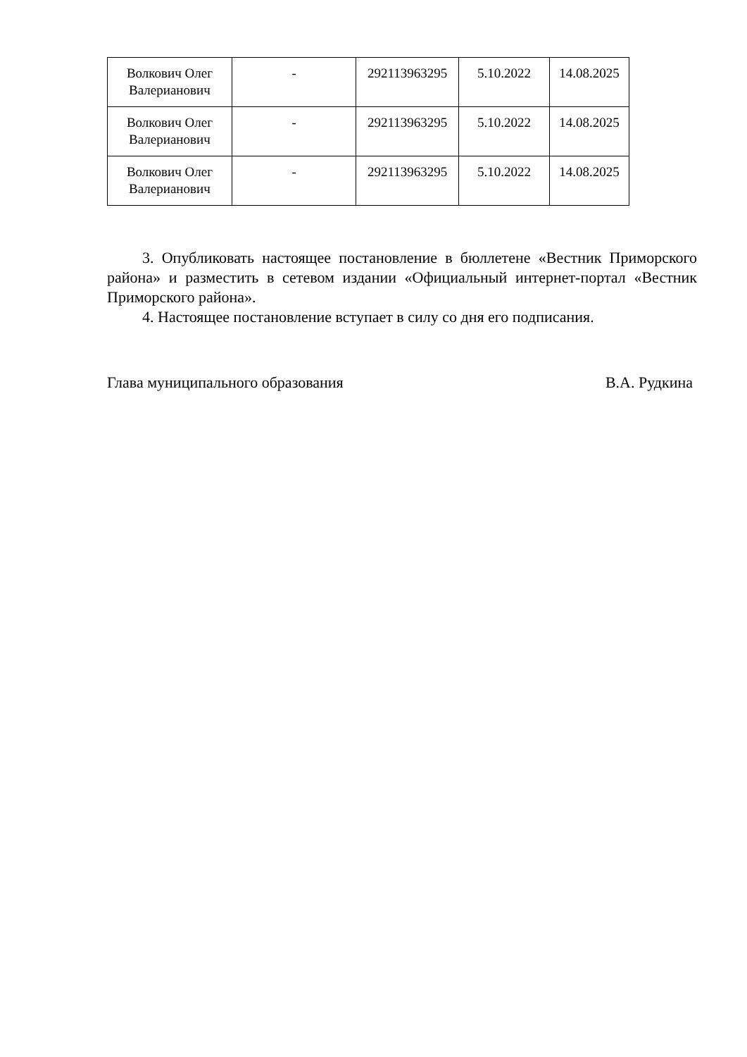| Волкович Олег Валерианович | - | 292113963295 | 5.10.2022 | 14.08.2025 |
| Волкович Олег Валерианович | - | 292113963295 | 5.10.2022 | 14.08.2025 |
| Волкович Олег Валерианович | - | 292113963295 | 5.10.2022 | 14.08.2025 |
3. Опубликовать настоящее постановление в бюллетене «Вестник Приморского района» и разместить в сетевом издании «Официальный интернет-портал «Вестник Приморского района».
4. Настоящее постановление вступает в силу со дня его подписания.
Глава муниципального образования В.А. Рудкина